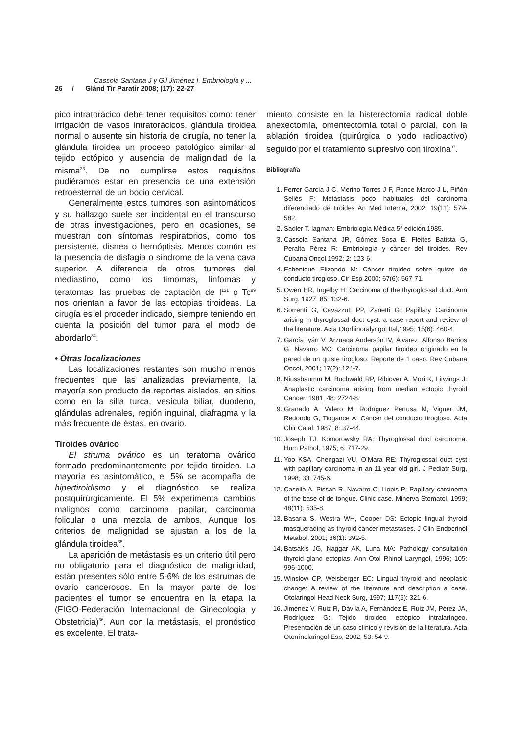Cassola Santana J y Gil Jiménez I. Embriología y ...
26 / Glánd Tir Paratir 2008; (17): 22-27
pico intratorácico debe tener requisitos como: tener irrigación de vasos intratorácicos, glándula tiroidea normal o ausente sin historia de cirugía, no tener la glándula tiroidea un proceso patológico similar al tejido ectópico y ausencia de malignidad de la misma<sup>33</sup>. De no cumplirse estos requisitos pudiéramos estar en presencia de una extensión retroesternal de un bocio cervical.
Generalmente estos tumores son asintomáticos y su hallazgo suele ser incidental en el transcurso de otras investigaciones, pero en ocasiones, se muestran con síntomas respiratorios, como tos persistente, disnea o hemóptisis. Menos común es la presencia de disfagia o síndrome de la vena cava superior. A diferencia de otros tumores del mediastino, como los timomas, linfomas y teratomas, las pruebas de captación de I<sup>131</sup> o Tc<sup>99</sup> nos orientan a favor de las ectopias tiroideas. La cirugía es el proceder indicado, siempre teniendo en cuenta la posición del tumor para el modo de abordarlo<sup>34</sup>.
• Otras localizaciones
Las localizaciones restantes son mucho menos frecuentes que las analizadas previamente, la mayoría son producto de reportes aislados, en sitios como en la silla turca, vesícula biliar, duodeno, glándulas adrenales, región inguinal, diafragma y la más frecuente de éstas, en ovario.
Tiroides ovárico
El struma ovárico es un teratoma ovárico formado predominantemente por tejido tiroideo. La mayoría es asintomático, el 5% se acompaña de hipertiroidismo y el diagnóstico se realiza postquirúrgicamente. El 5% experimenta cambios malignos como carcinoma papilar, carcinoma folicular o una mezcla de ambos. Aunque los criterios de malignidad se ajustan a los de la glándula tiroidea<sup>35</sup>.
La aparición de metástasis es un criterio útil pero no obligatorio para el diagnóstico de malignidad, están presentes sólo entre 5-6% de los estrumas de ovario cancerosos. En la mayor parte de los pacientes el tumor se encuentra en la etapa Ia (FIGO-Federación Internacional de Ginecología y Obstetricia)<sup>36</sup>. Aun con la metástasis, el pronóstico es excelente. El trata-
miento consiste en la histerectomía radical doble anexectomía, omentectomía total o parcial, con la ablación tiroidea (quirúrgica o yodo radioactivo) seguido por el tratamiento supresivo con tiroxina<sup>37</sup>.
Bibliografía
1. Ferrer García J C, Merino Torres J F, Ponce Marco J L, Piñón Sellés F: Metástasis poco habituales del carcinoma diferenciado de tiroides An Med Interna, 2002; 19(11): 579-582.
2. Sadler T. lagman: Embriología Médica 5ª edición.1985.
3. Cassola Santana JR, Gómez Sosa E, Fleites Batista G, Peralta Pérez R: Embriología y cáncer del tiroides. Rev Cubana Oncol,1992; 2: 123-6.
4. Echenique Elizondo M: Cáncer tiroideo sobre quiste de conducto tirogloso. Cir Esp 2000; 67(6): 567-71.
5. Owen HR, Ingelby H: Carcinoma of the thyroglossal duct. Ann Surg, 1927; 85: 132-6.
6. Sorrenti G, Cavazzuti PP, Zanetti G: Papillary Carcinoma arising in thyroglossal duct cyst: a case report and review of the literature. Acta Otorhinoralyngol Ital,1995; 15(6): 460-4.
7. García Iyán V, Arzuaga Andersón IV, Álvarez, Alfonso Barrios G, Navarro MC: Carcinoma papilar tiroideo originado en la pared de un quiste tirogloso. Reporte de 1 caso. Rev Cubana Oncol, 2001; 17(2): 124-7.
8. Niussbaumm M, Buchwald RP, Ribiover A, Mori K, Litwings J: Anaplastic carcinoma arising from median ectopic thyroid Cancer, 1981; 48: 2724-8.
9. Granado A, Valero M, Rodríguez Pertusa M, Viguer JM, Redondo G, Tiogance A: Cáncer del conducto tirogloso. Acta Chir Catal, 1987; 8: 37-44.
10. Joseph TJ, Komorowsky RA: Thyroglossal duct carcinoma. Hum Pathol, 1975; 6: 717-29.
11. Yoo KSA, Chengazi VU, O’Mara RE: Thyroglossal duct cyst with papillary carcinoma in an 11-year old girl. J Pediatr Surg, 1998; 33: 745-6.
12. Casella A, Pissan R, Navarro C, Llopis P: Papillary carcinoma of the base of de tongue. Clinic case. Minerva Stomatol, 1999; 48(11): 535-8.
13. Basaria S, Westra WH, Cooper DS: Ectopic lingual thyroid masquerading as thyroid cancer metastases. J Clin Endocrinol Metabol, 2001; 86(1): 392-5.
14. Batsakis JG, Naggar AK, Luna MA: Pathology consultation thyroid gland ectopias. Ann Otol Rhinol Laryngol, 1996; 105: 996-1000.
15. Winslow CP, Weisberger EC: Lingual thyroid and neoplasic change: A review of the literature and description a case. Otolaringol Head Neck Surg, 1997; 117(6): 321-6.
16. Jiménez V, Ruiz R, Dávila A, Fernández E, Ruiz JM, Pérez JA, Rodríguez G: Tejido tiroideo ectópico intralaríngeo. Presentación de un caso clínico y revisión de la literatura. Acta Otorrinolaringol Esp, 2002; 53: 54-9.